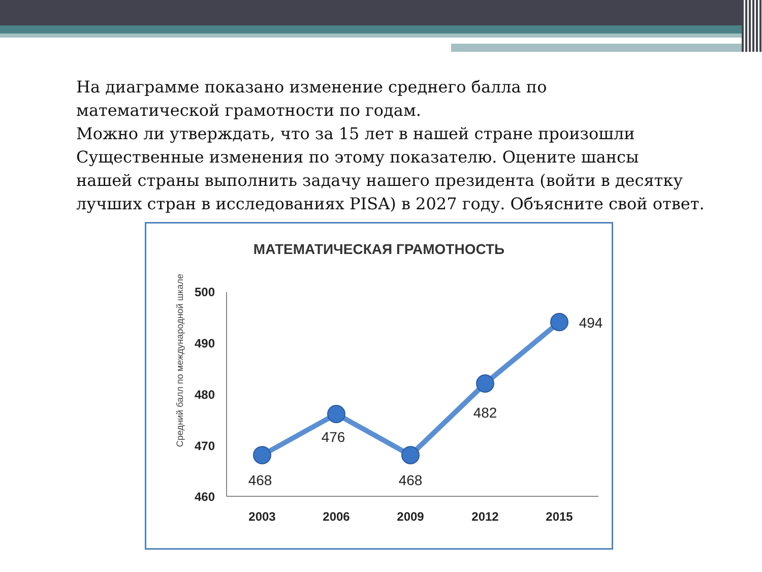На диаграмме показано изменение среднего балла по
математической грамотности по годам.
Можно ли утверждать, что за 15 лет в нашей стране произошли
Существенные изменения по этому показателю. Оцените шансы
нашей страны выполнить задачу нашего президента (войти в десятку
лучших стран в исследованиях PISA) в 2027 году. Объясните свой ответ.
МАТЕМАТИЧЕСКАЯ ГРАМОТНОСТЬ
Средний балл по международной шкале
500
490
480
470
460
2003
2006
2009
2012
2015
468
476
468
482
494